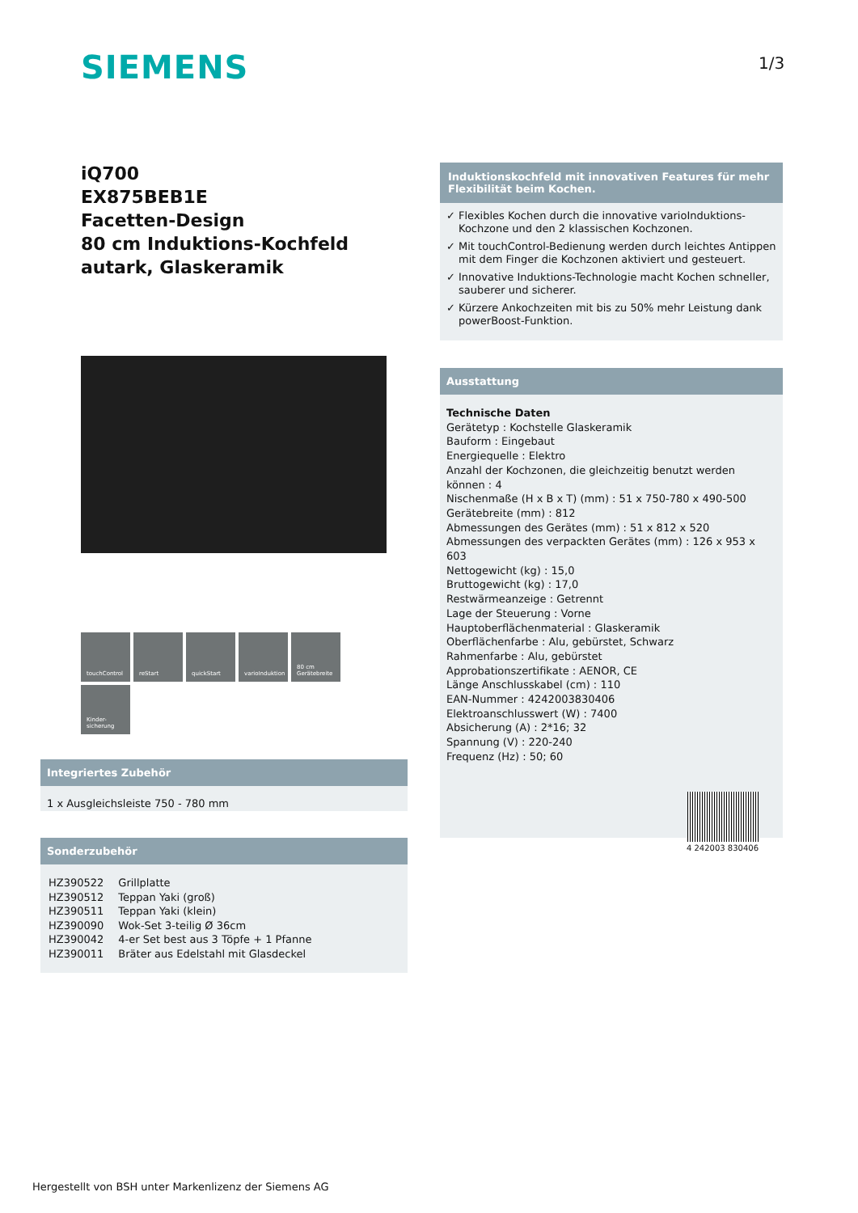SIEMENS 1/3
iQ700
EX875BEB1E
Facetten-Design
80 cm Induktions-Kochfeld autark, Glaskeramik
touchControl
reStart
quickStart
varioInduktion
80 cm Gerätebreite
Kinder-sicherung
Induktionskochfeld mit innovativen Features für mehr Flexibilität beim Kochen.
✓ Flexibles Kochen durch die innovative varioInduktions-Kochzone und den 2 klassischen Kochzonen.
✓ Mit touchControl-Bedienung werden durch leichtes Antippen mit dem Finger die Kochzonen aktiviert und gesteuert.
✓ Innovative Induktions-Technologie macht Kochen schneller, sauberer und sicherer.
✓ Kürzere Ankochzeiten mit bis zu 50% mehr Leistung dank powerBoost-Funktion.
Ausstattung
Technische Daten
Gerätetyp : Kochstelle Glaskeramik
Bauform : Eingebaut
Energiequelle : Elektro
Anzahl der Kochzonen, die gleichzeitig benutzt werden können : 4
Nischenmaße (H x B x T) (mm) : 51 x 750-780 x 490-500
Gerätebreite (mm) : 812
Abmessungen des Gerätes (mm) : 51 x 812 x 520
Abmessungen des verpackten Gerätes (mm) : 126 x 953 x 603
Nettogewicht (kg) : 15,0
Bruttogewicht (kg) : 17,0
Restwärmeanzeige : Getrennt
Lage der Steuerung : Vorne
Hauptoberflächenmaterial : Glaskeramik
Oberflächenfarbe : Alu, gebürstet, Schwarz
Rahmenfarbe : Alu, gebürstet
Approbationszertifikate : AENOR, CE
Länge Anschlusskabel (cm) : 110
EAN-Nummer : 4242003830406
Elektroanschlusswert (W) : 7400
Absicherung (A) : 2*16; 32
Spannung (V) : 220-240
Frequenz (Hz) : 50; 60
4 242003 830406
Integriertes Zubehör
1 x Ausgleichsleiste 750 - 780 mm
Sonderzubehör
| HZ390522 | Grillplatte |
| HZ390512 | Teppan Yaki (groß) |
| HZ390511 | Teppan Yaki (klein) |
| HZ390090 | Wok-Set 3-teilig Ø 36cm |
| HZ390042 | 4-er Set best aus 3 Töpfe + 1 Pfanne |
| HZ390011 | Bräter aus Edelstahl mit Glasdeckel |
Hergestellt von BSH unter Markenlizenz der Siemens AG